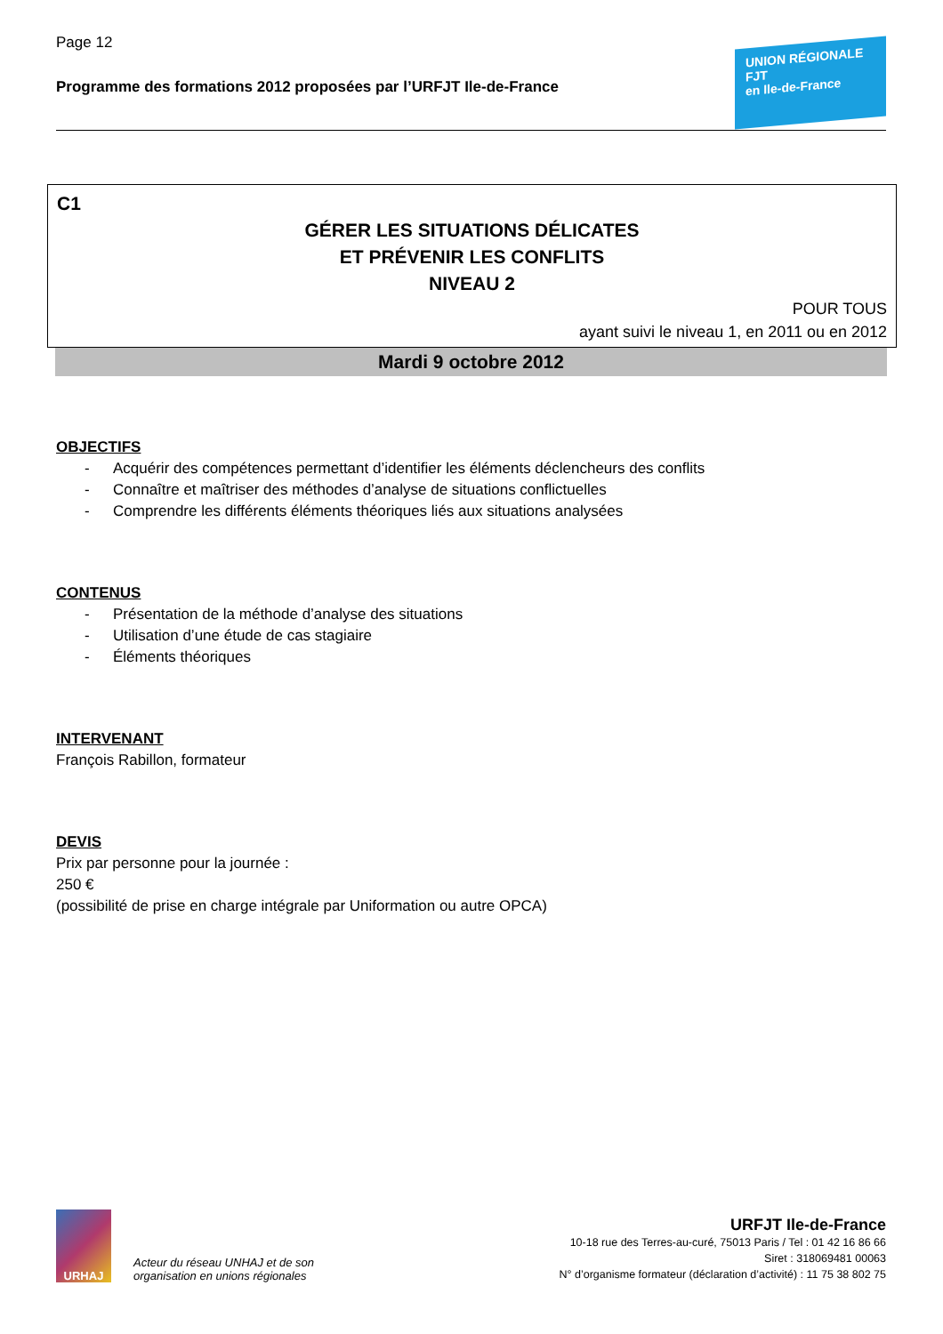Page 12
Programme des formations 2012 proposées par l’URFJT Ile-de-France
UNION RÉGIONALE
FJT
en Ile-de-France
C1
GÉRER LES SITUATIONS DÉLICATES
ET PRÉVENIR LES CONFLITS
NIVEAU 2
POUR TOUS
ayant suivi le niveau 1, en 2011 ou en 2012
Mardi 9 octobre 2012
OBJECTIFS
- Acquérir des compétences permettant d’identifier les éléments déclencheurs des conflits
- Connaître et maîtriser des méthodes d’analyse de situations conflictuelles
- Comprendre les différents éléments théoriques liés aux situations analysées
CONTENUS
- Présentation de la méthode d’analyse des situations
- Utilisation d’une étude de cas stagiaire
- Éléments théoriques
INTERVENANT
François Rabillon, formateur
DEVIS
Prix par personne pour la journée :
250 €
(possibilité de prise en charge intégrale par Uniformation ou autre OPCA)
URHAJ
Acteur du réseau UNHAJ et de son
organisation en unions régionales
URFJT Ile-de-France
10-18 rue des Terres-au-curé, 75013 Paris / Tel : 01 42 16 86 66
Siret : 318069481 00063
N° d’organisme formateur (déclaration d’activité) : 11 75 38 802 75